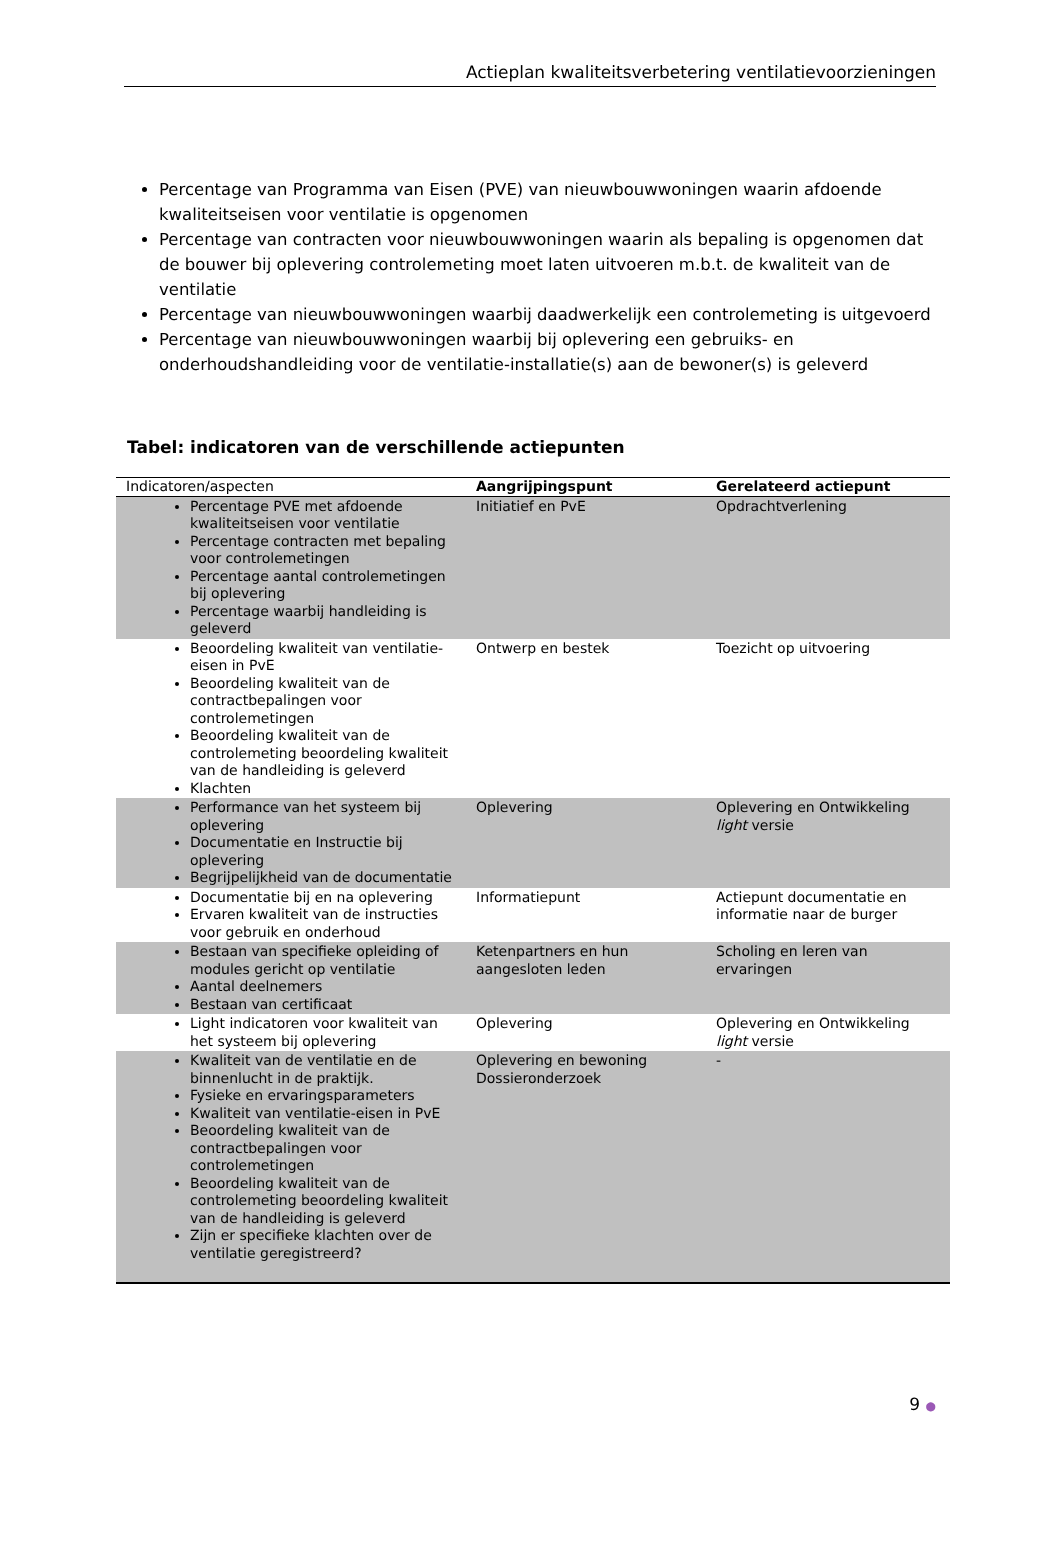Actieplan kwaliteitsverbetering ventilatievoorzieningen
Percentage van Programma van Eisen (PVE) van nieuwbouwwoningen waarin afdoende kwaliteitseisen voor ventilatie is opgenomen
Percentage van contracten voor nieuwbouwwoningen waarin als bepaling is opgenomen dat de bouwer bij oplevering controlemeting moet laten uitvoeren m.b.t. de kwaliteit van de ventilatie
Percentage van nieuwbouwwoningen waarbij daadwerkelijk een controlemeting is uitgevoerd
Percentage van nieuwbouwwoningen waarbij bij oplevering een gebruiks- en onderhoudshandleiding voor de ventilatie-installatie(s) aan de bewoner(s) is geleverd
Tabel: indicatoren van de verschillende actiepunten
| Indicatoren/aspecten | Aangrijpingspunt | Gerelateerd actiepunt |
| --- | --- | --- |
| Percentage PVE met afdoende kwaliteitseisen voor ventilatie Percentage contracten met bepaling voor controlemetingen Percentage aantal controlemetingen bij oplevering Percentage waarbij handleiding is geleverd | Initiatief en PvE | Opdrachtverlening |
| Beoordeling kwaliteit van ventilatie-eisen in PvE Beoordeling kwaliteit van de contractbepalingen voor controlemetingen Beoordeling kwaliteit van de controlemeting beoordeling kwaliteit van de handleiding is geleverd Klachten | Ontwerp en bestek | Toezicht op uitvoering |
| Performance van het systeem bij oplevering Documentatie en Instructie bij oplevering Begrijpelijkheid van de documentatie | Oplevering | Oplevering en Ontwikkeling light versie |
| Documentatie bij en na oplevering Ervaren kwaliteit van de instructies voor gebruik en onderhoud | Informatiepunt | Actiepunt documentatie en informatie naar de burger |
| Bestaan van specifieke opleiding of modules gericht op ventilatie Aantal deelnemers Bestaan van certificaat | Ketenpartners en hun aangesloten leden | Scholing en leren van ervaringen |
| Light indicatoren voor kwaliteit van het systeem bij oplevering | Oplevering | Oplevering en Ontwikkeling light versie |
| Kwaliteit van de ventilatie en de binnenlucht in de praktijk. Fysieke en ervaringsparameters Kwaliteit van ventilatie-eisen in PvE Beoordeling kwaliteit van de contractbepalingen voor controlemetingen Beoordeling kwaliteit van de controlemeting beoordeling kwaliteit van de handleiding is geleverd Zijn er specifieke klachten over de ventilatie geregistreerd? | Oplevering en bewoning Dossieronderzoek | - |
9 ●